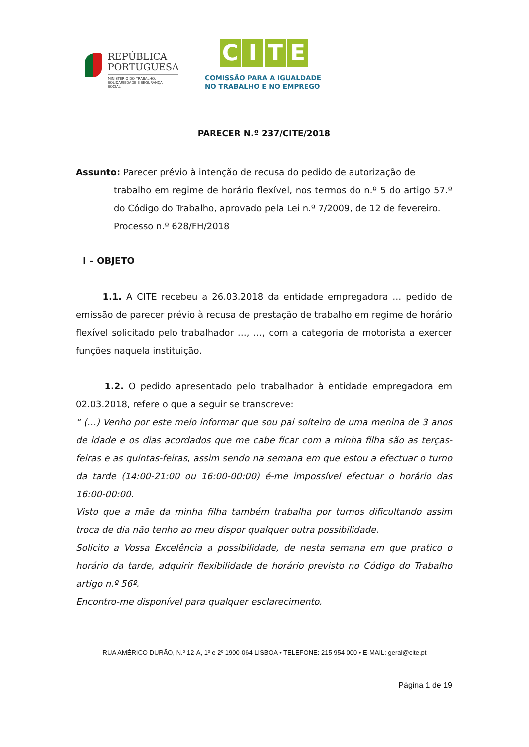REPÚBLICA
PORTUGUESA
MINISTÉRIO DO TRABALHO,
SOLIDARIEDADE E SEGURANÇA
SOCIAL
CITE
COMISSÃO PARA A IGUALDADE
NO TRABALHO E NO EMPREGO
PARECER N.º 237/CITE/2018
Assunto: Parecer prévio à intenção de recusa do pedido de autorização de
trabalho em regime de horário flexível, nos termos do n.º 5 do artigo 57.º do Código do Trabalho, aprovado pela Lei n.º 7/2009, de 12 de fevereiro.
Processo n.º 628/FH/2018
I – OBJETO
1.1. A CITE recebeu a 26.03.2018 da entidade empregadora … pedido de emissão de parecer prévio à recusa de prestação de trabalho em regime de horário flexível solicitado pelo trabalhador …, …, com a categoria de motorista a exercer funções naquela instituição.
1.2. O pedido apresentado pelo trabalhador à entidade empregadora em 02.03.2018, refere o que a seguir se transcreve:
“ (…) Venho por este meio informar que sou pai solteiro de uma menina de 3 anos de idade e os dias acordados que me cabe ficar com a minha filha são as terças-feiras e as quintas-feiras, assim sendo na semana em que estou a efectuar o turno da tarde (14:00-21:00 ou 16:00-00:00) é-me impossível efectuar o horário das 16:00-00:00.
Visto que a mãe da minha filha também trabalha por turnos dificultando assim troca de dia não tenho ao meu dispor qualquer outra possibilidade.
Solicito a Vossa Excelência a possibilidade, de nesta semana em que pratico o horário da tarde, adquirir flexibilidade de horário previsto no Código do Trabalho artigo n.º 56º.
Encontro-me disponível para qualquer esclarecimento.
RUA AMÉRICO DURÃO, N.º 12-A, 1º e 2º 1900-064 LISBOA • TELEFONE: 215 954 000 • E-MAIL: geral@cite.pt
Página 1 de 19